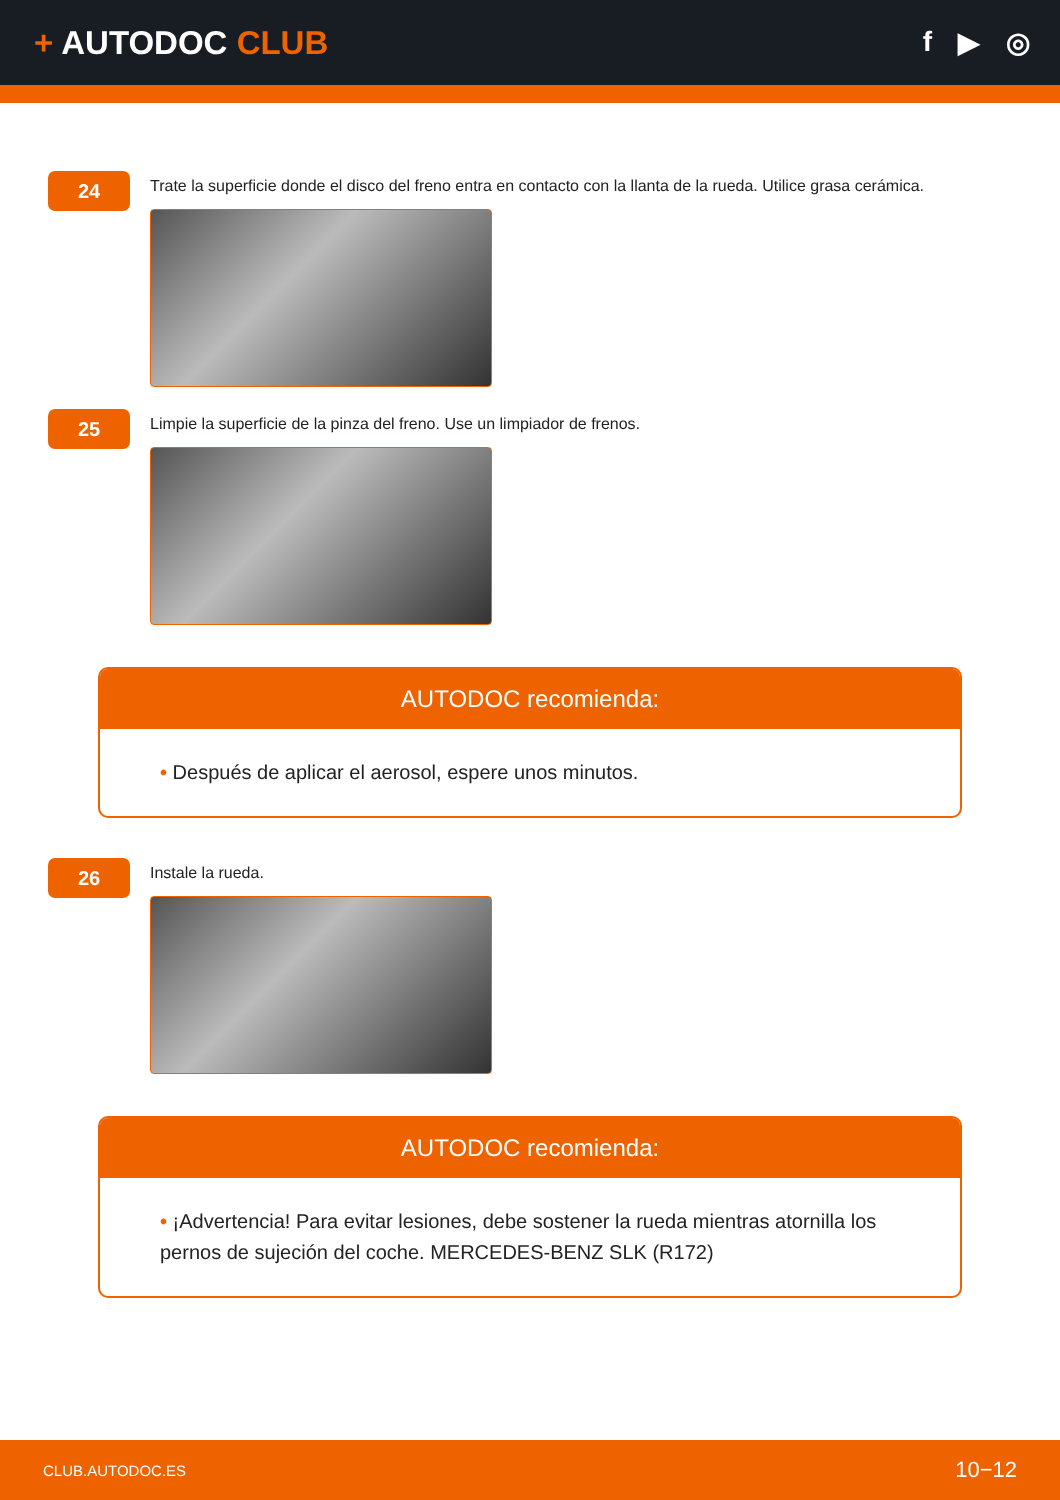+ AUTODOC CLUB
f ▶ ◎
24
Trate la superficie donde el disco del freno entra en contacto con la llanta de la rueda. Utilice grasa cerámica.
25
Limpie la superficie de la pinza del freno. Use un limpiador de frenos.
AUTODOC recomienda:
• Después de aplicar el aerosol, espere unos minutos.
26
Instale la rueda.
AUTODOC recomienda:
• ¡Advertencia! Para evitar lesiones, debe sostener la rueda mientras atornilla los pernos de sujeción del coche. MERCEDES-BENZ SLK (R172)
CLUB.AUTODOC.ES 10−12